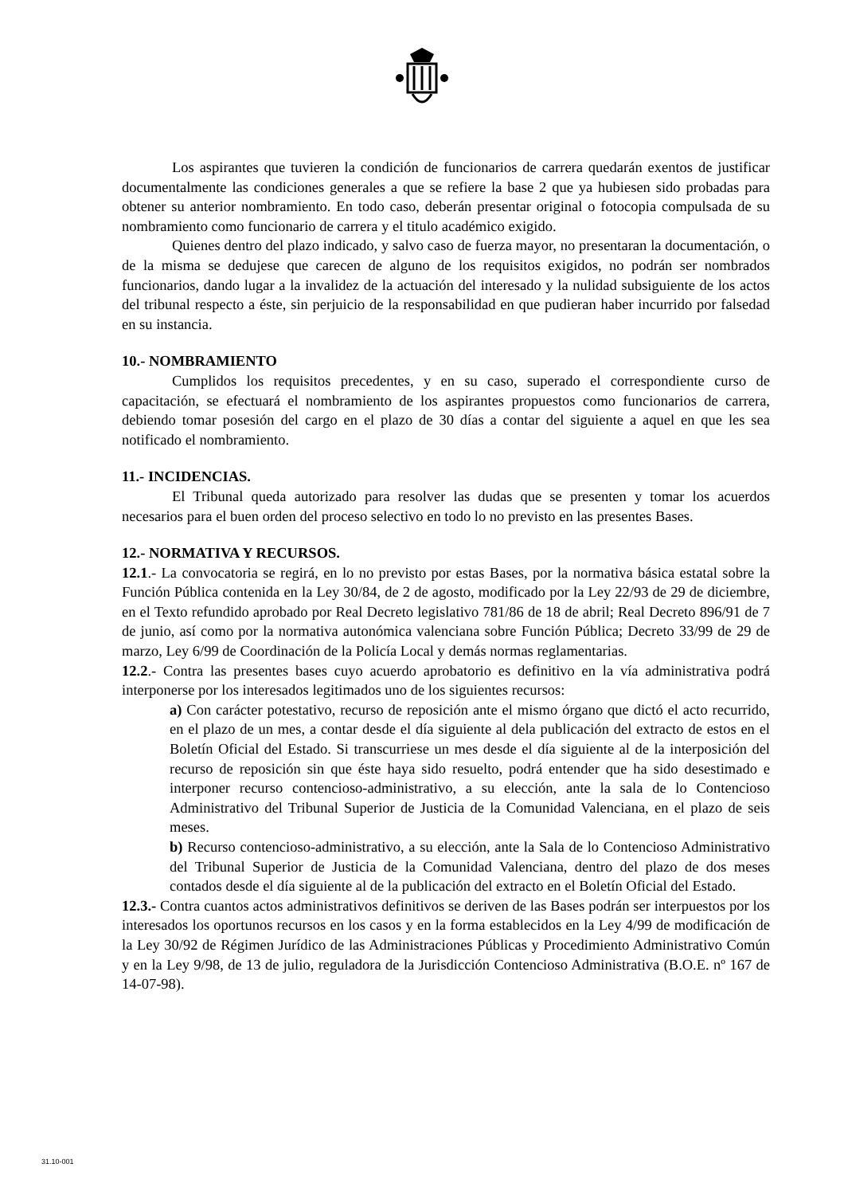Los aspirantes que tuvieren la condición de funcionarios de carrera quedarán exentos de justificar documentalmente las condiciones generales a que se refiere la base 2 que ya hubiesen sido probadas para obtener su anterior nombramiento. En todo caso, deberán presentar original o fotocopia compulsada de su nombramiento como funcionario de carrera y el titulo académico exigido.
Quienes dentro del plazo indicado, y salvo caso de fuerza mayor, no presentaran la documentación, o de la misma se dedujese que carecen de alguno de los requisitos exigidos, no podrán ser nombrados funcionarios, dando lugar a la invalidez de la actuación del interesado y la nulidad subsiguiente de los actos del tribunal respecto a éste, sin perjuicio de la responsabilidad en que pudieran haber incurrido por falsedad en su instancia.
10.- NOMBRAMIENTO
Cumplidos los requisitos precedentes, y en su caso, superado el correspondiente curso de capacitación, se efectuará el nombramiento de los aspirantes propuestos como funcionarios de carrera, debiendo tomar posesión del cargo en el plazo de 30 días a contar del siguiente a aquel en que les sea notificado el nombramiento.
11.- INCIDENCIAS.
El Tribunal queda autorizado para resolver las dudas que se presenten y tomar los acuerdos necesarios para el buen orden del proceso selectivo en todo lo no previsto en las presentes Bases.
12.- NORMATIVA Y RECURSOS.
12.1.- La convocatoria se regirá, en lo no previsto por estas Bases, por la normativa básica estatal sobre la Función Pública contenida en la Ley 30/84, de 2 de agosto, modificado por la Ley 22/93 de 29 de diciembre, en el Texto refundido aprobado por Real Decreto legislativo 781/86 de 18 de abril; Real Decreto 896/91 de 7 de junio, así como por la normativa autonómica valenciana sobre Función Pública; Decreto 33/99 de 29 de marzo, Ley 6/99 de Coordinación de la Policía Local y demás normas reglamentarias.
12.2.- Contra las presentes bases cuyo acuerdo aprobatorio es definitivo en la vía administrativa podrá interponerse por los interesados legitimados uno de los siguientes recursos:
a) Con carácter potestativo, recurso de reposición ante el mismo órgano que dictó el acto recurrido, en el plazo de un mes, a contar desde el día siguiente al dela publicación del extracto de estos en el Boletín Oficial del Estado. Si transcurriese un mes desde el día siguiente al de la interposición del recurso de reposición sin que éste haya sido resuelto, podrá entender que ha sido desestimado e interponer recurso contencioso-administrativo, a su elección, ante la sala de lo Contencioso Administrativo del Tribunal Superior de Justicia de la Comunidad Valenciana, en el plazo de seis meses.
b) Recurso contencioso-administrativo, a su elección, ante la Sala de lo Contencioso Administrativo del Tribunal Superior de Justicia de la Comunidad Valenciana, dentro del plazo de dos meses contados desde el día siguiente al de la publicación del extracto en el Boletín Oficial del Estado.
12.3.- Contra cuantos actos administrativos definitivos se deriven de las Bases podrán ser interpuestos por los interesados los oportunos recursos en los casos y en la forma establecidos en la Ley 4/99 de modificación de la Ley 30/92 de Régimen Jurídico de las Administraciones Públicas y Procedimiento Administrativo Común y en la Ley 9/98, de 13 de julio, reguladora de la Jurisdicción Contencioso Administrativa (B.O.E. nº 167 de 14-07-98).
31.10-001